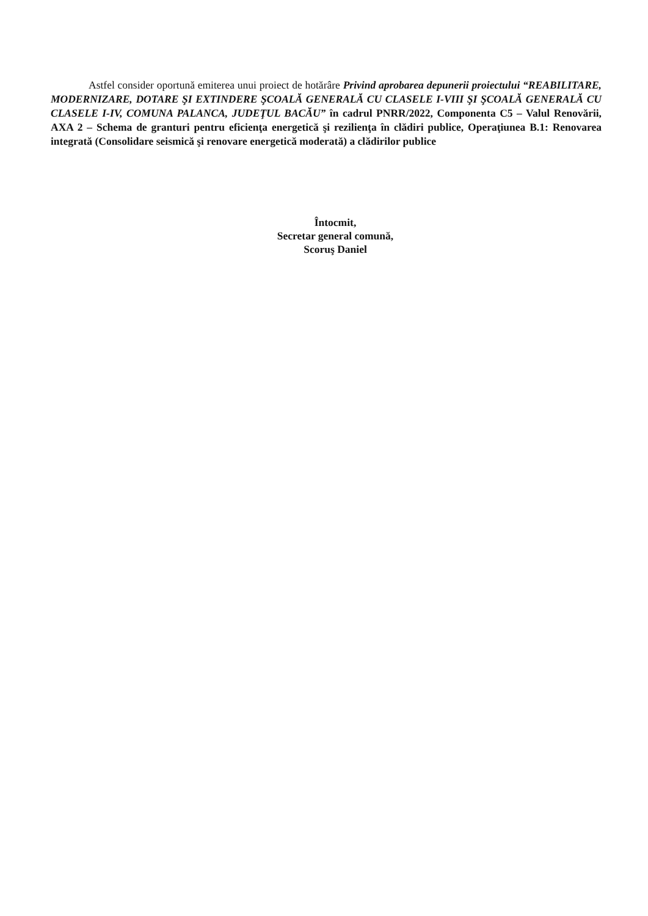Astfel consider oportună emiterea unui proiect de hotărâre Privind aprobarea depunerii proiectului “REABILITARE, MODERNIZARE, DOTARE ŞI EXTINDERE ŞCOALĂ GENERALĂ CU CLASELE I-VIII ŞI ŞCOALĂ GENERALĂ CU CLASELE I-IV, COMUNA PALANCA, JUDEŢUL BACĂU” în cadrul PNRR/2022, Componenta C5 – Valul Renovării, AXA 2 – Schema de granturi pentru eficienţa energetică şi rezilienţa în clădiri publice, Operaţiunea B.1: Renovarea integrată (Consolidare seismică şi renovare energetică moderată) a clădirilor publice
Întocmit,
Secretar general comună,
Scoruş Daniel